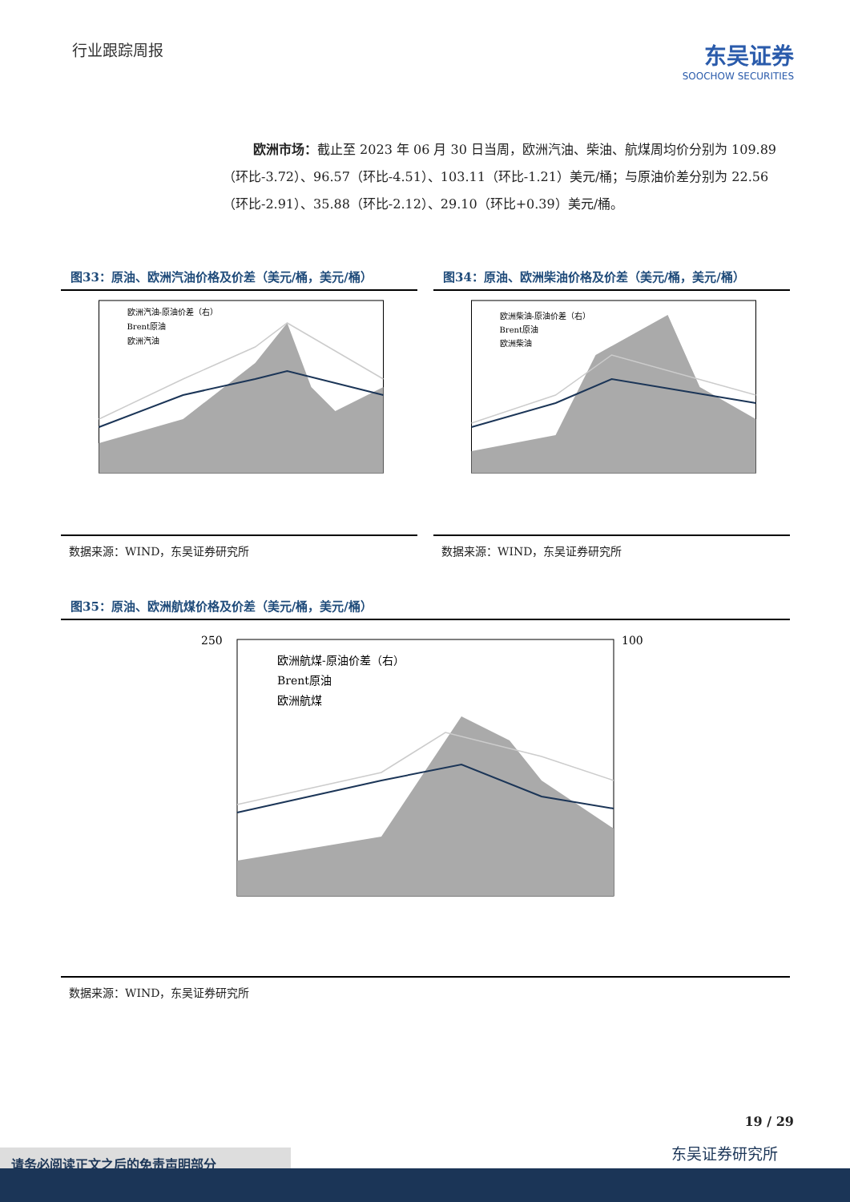行业跟踪周报
东吴证券
SOOCHOW SECURITIES
欧洲市场：截止至 2023 年 06 月 30 日当周，欧洲汽油、柴油、航煤周均价分别为 109.89（环比-3.72）、96.57（环比-4.51）、103.11（环比-1.21）美元/桶；与原油价差分别为 22.56（环比-2.91）、35.88（环比-2.12）、29.10（环比+0.39）美元/桶。
图33：原油、欧洲汽油价格及价差（美元/桶，美元/桶）
欧洲汽油-原油价差（右）
Brent原油
欧洲汽油
数据来源：WIND，东吴证券研究所
图34：原油、欧洲柴油价格及价差（美元/桶，美元/桶）
欧洲柴油-原油价差（右）
Brent原油
欧洲柴油
数据来源：WIND，东吴证券研究所
图35：原油、欧洲航煤价格及价差（美元/桶，美元/桶）
欧洲航煤-原油价差（右）
Brent原油
欧洲航煤
250
100
数据来源：WIND，东吴证券研究所
19 / 29
东吴证券研究所
请务必阅读正文之后的免责声明部分